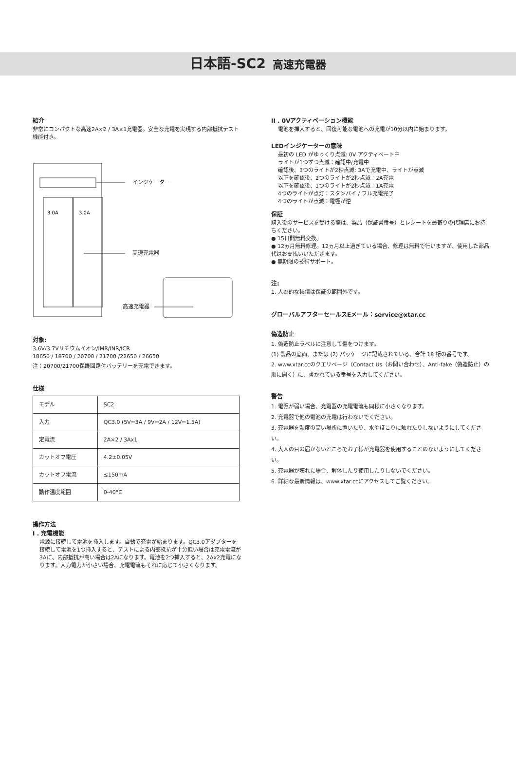日本語-SC2 高速充電器
紹介
非常にコンパクトな高速2A×2 / 3A×1充電器。安全な充電を実現する内部抵抗テスト機能付き。
3.0A
3.0A
インジケーター
高速充電器
高速充電器
対象:
3.6V/3.7Vリチウムイオン/IMR/INR/ICR
18650 / 18700 / 20700 / 21700 /22650 / 26650
注：20700/21700保護回路付バッテリーを充電できます。
仕様
| モデル | SC2 |
| 入力 | QC3.0 (5V⎓3A / 9V⎓2A / 12V⎓1.5A) |
| 定電流 | 2A×2 / 3Ax1 |
| カットオフ電圧 | 4.2±0.05V |
| カットオフ電流 | ≤150mA |
| 動作温度範囲 | 0-40°C |
操作方法
I . 充電機能
電源に接続して電池を挿入します。自動で充電が始まります。QC3.0アダプターを接続して電池を1つ挿入すると、テストによる内部抵抗が十分低い場合は充電電流が3Aに、内部抵抗が高い場合は2Aになります。電池を2つ挿入すると、2Ax2充電になります。入力電力が小さい場合、充電電流もそれに応じて小さくなります。
II . 0Vアクティベーション機能
電池を挿入すると、回復可能な電池への充電が10分以内に始まります。
LEDインジケーターの意味
最初の LED がゆっくり点滅: 0V アクティベート中
ライトが1つずつ点滅：確認中/充電中
確認後、3つのライトが2秒点滅: 3Aで充電中、ライトが点滅
以下を確認後、2つのライトが2秒点滅：2A充電
以下を確認後、1つのライトが2秒点滅：1A充電
4つのライトが点灯：スタンバイ / フル充電完了
4つのライトが点滅：電極が逆
保証
購入後のサービスを受ける際は、製品（保証書番号）とレシートを最寄りの代理店にお持ちください。
● 15日間無料交換。
● 12ヵ月無料修理。12ヵ月以上過ぎている場合、修理は無料で行いますが、使用した部品代はお支払いいただきます。
● 無期限の技術サポート。
注:
1. 人為的な損傷は保証の範囲外です。
グローバルアフターセールスEメール：service@xtar.cc
偽造防止
1. 偽造防止ラベルに注意して傷をつけます。
(1) 製品の底面、または (2) パッケージに記載されている、合計 18 桁の番号です。
2. www.xtar.ccのクエリページ（Contact Us（お問い合わせ）、Anti-fake（偽造防止）の順に開く）に、書かれている番号を入力してください。
警告
1. 電源が弱い場合、充電器の充電電流も同様に小さくなります。
2. 充電器で他の電池の充電は行わないでください。
3. 充電器を湿度の高い場所に置いたり、水やほこりに触れたりしないようにしてください。
4. 大人の目の届かないところでお子様が充電器を使用することのないようにしてください。
5. 充電器が壊れた場合、解体したり使用したりしないでください。
6. 詳細な最新情報は、www.xtar.ccにアクセスしてご覧ください。